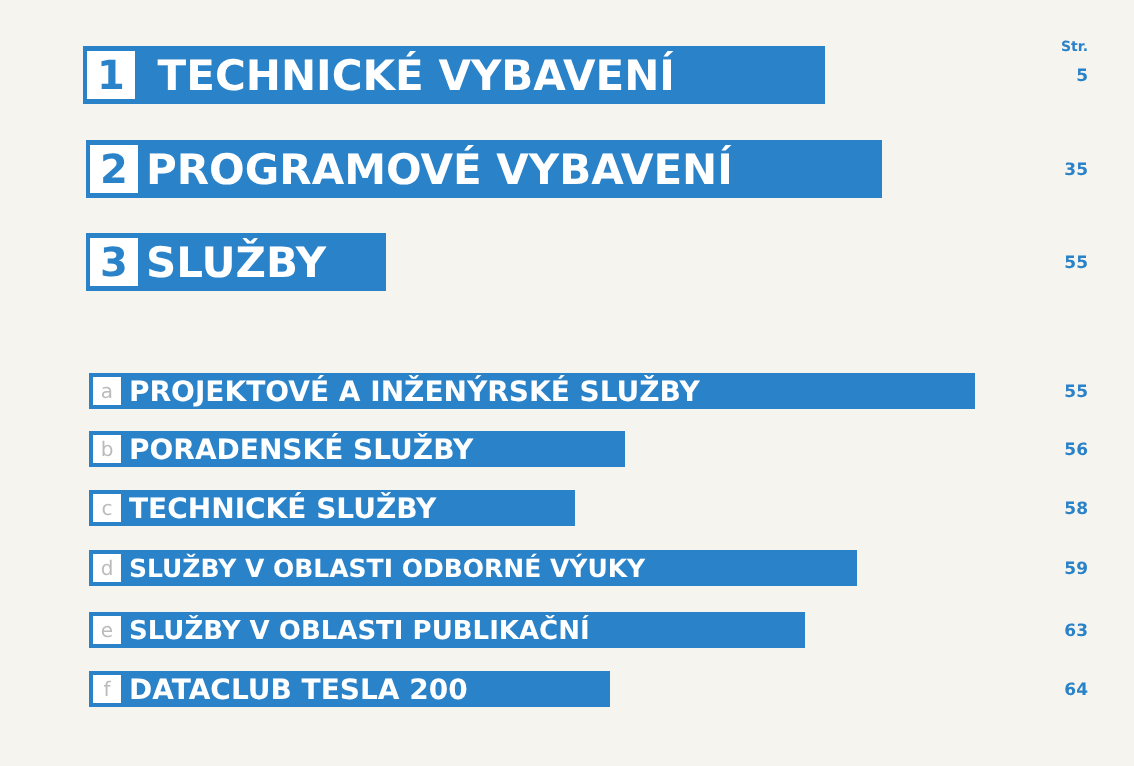Str.
1 TECHNICKÉ VYBAVENÍ
5
2 PROGRAMOVÉ VYBAVENÍ
35
3 SLUŽBY
55
a PROJEKTOVÉ A INŽENÝRSKÉ SLUŽBY
55
b PORADENSKÉ SLUŽBY
56
c TECHNICKÉ SLUŽBY
58
d SLUŽBY V OBLASTI ODBORNÉ VÝUKY
59
e SLUŽBY V OBLASTI PUBLIKAČNÍ
63
f DATACLUB TESLA 200
64